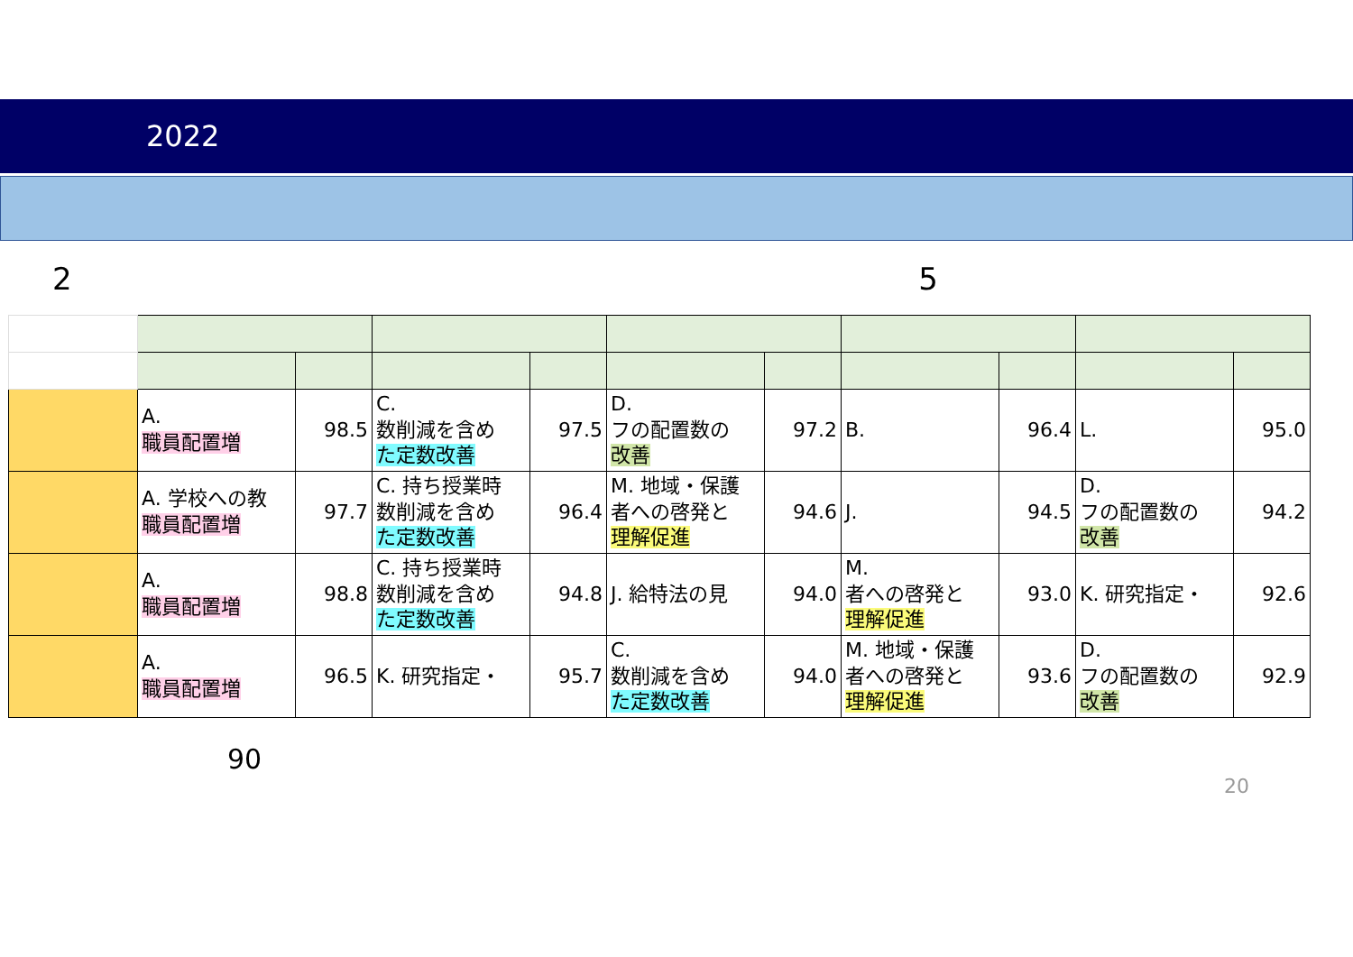2022
2 5
| | A. 職員配置増 | 98.5 | C. 数削減を含め た定数改善 | 97.5 | D. フの配置数の 改善 | 97.2 | B. | 96.4 | L. | 95.0 |
| | A. 学校への教 職員配置増 | 97.7 | C. 持ち授業時 数削減を含め た定数改善 | 96.4 | M. 地域・保護 者への啓発と 理解促進 | 94.6 | J. | 94.5 | D. フの配置数の 改善 | 94.2 |
| | A. 職員配置増 | 98.8 | C. 持ち授業時 数削減を含め た定数改善 | 94.8 | J. 給特法の見 | 94.0 | M. 者への啓発と 理解促進 | 93.0 | K. 研究指定・ | 92.6 |
| | A. 職員配置増 | 96.5 | K. 研究指定・ | 95.7 | C. 数削減を含め た定数改善 | 94.0 | M. 地域・保護 者への啓発と 理解促進 | 93.6 | D. フの配置数の 改善 | 92.9 |
90
20